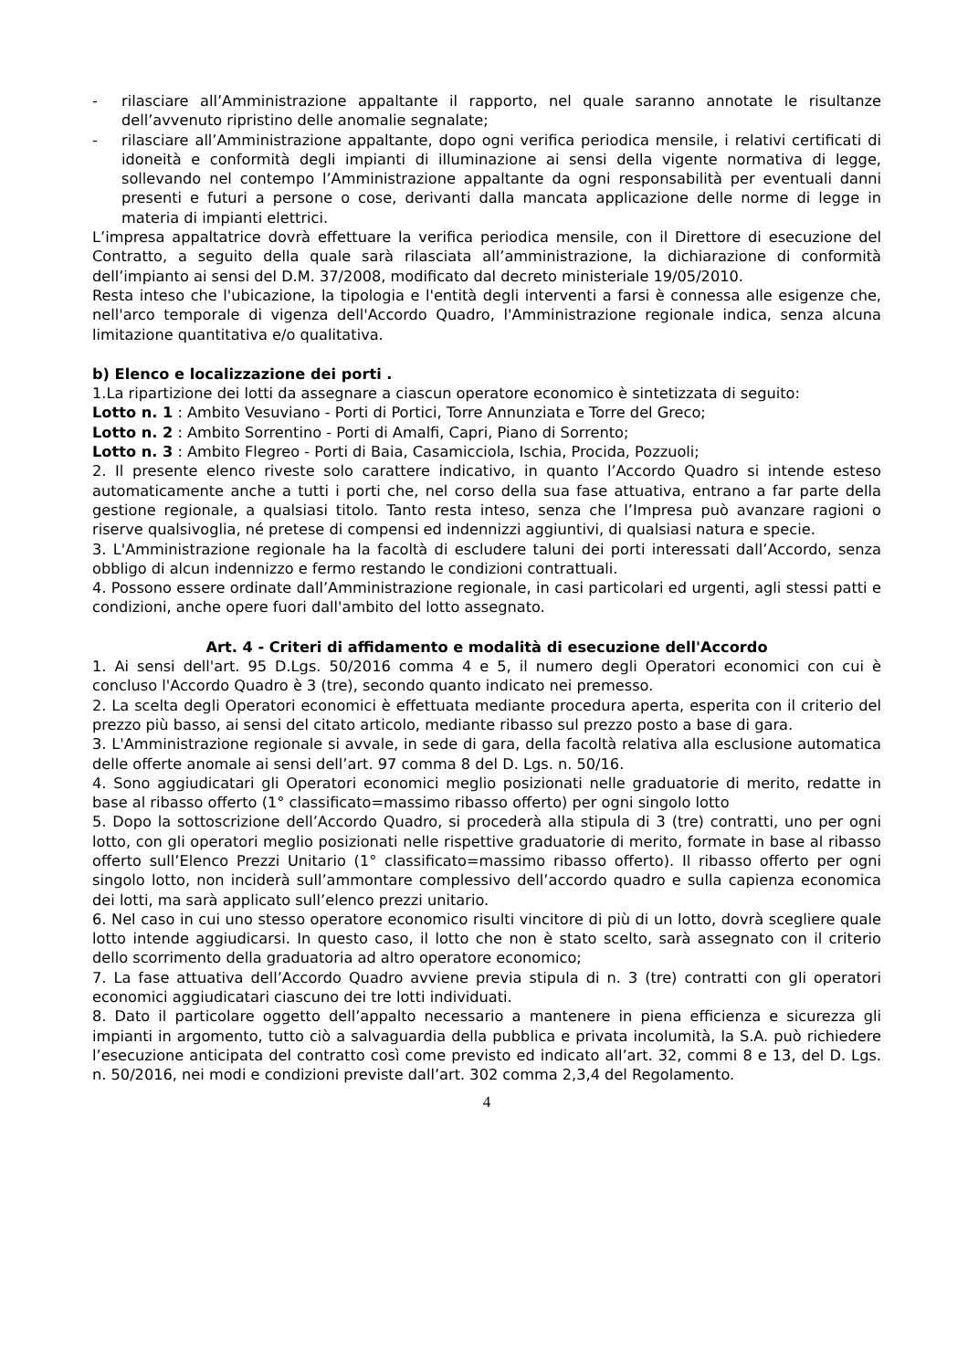- rilasciare all’Amministrazione appaltante il rapporto, nel quale saranno annotate le risultanze dell’avvenuto ripristino delle anomalie segnalate;
- rilasciare all’Amministrazione appaltante, dopo ogni verifica periodica mensile, i relativi certificati di idoneità e conformità degli impianti di illuminazione ai sensi della vigente normativa di legge, sollevando nel contempo l’Amministrazione appaltante da ogni responsabilità per eventuali danni presenti e futuri a persone o cose, derivanti dalla mancata applicazione delle norme di legge in materia di impianti elettrici.
L’impresa appaltatrice dovrà effettuare la verifica periodica mensile, con il Direttore di esecuzione del Contratto, a seguito della quale sarà rilasciata all’amministrazione, la dichiarazione di conformità dell’impianto ai sensi del D.M. 37/2008, modificato dal decreto ministeriale 19/05/2010.
Resta inteso che l'ubicazione, la tipologia e l'entità degli interventi a farsi è connessa alle esigenze che, nell'arco temporale di vigenza dell'Accordo Quadro, l'Amministrazione regionale indica, senza alcuna limitazione quantitativa e/o qualitativa.
b) Elenco e localizzazione dei porti .
1.La ripartizione dei lotti da assegnare a ciascun operatore economico è sintetizzata di seguito:
Lotto n. 1 : Ambito Vesuviano - Porti di Portici, Torre Annunziata e Torre del Greco;
Lotto n. 2 : Ambito Sorrentino - Porti di Amalfi, Capri, Piano di Sorrento;
Lotto n. 3 : Ambito Flegreo - Porti di Baia, Casamicciola, Ischia, Procida, Pozzuoli;
2. Il presente elenco riveste solo carattere indicativo, in quanto l’Accordo Quadro si intende esteso automaticamente anche a tutti i porti che, nel corso della sua fase attuativa, entrano a far parte della gestione regionale, a qualsiasi titolo. Tanto resta inteso, senza che l’Impresa può avanzare ragioni o riserve qualsivoglia, né pretese di compensi ed indennizzi aggiuntivi, di qualsiasi natura e specie.
3. L'Amministrazione regionale ha la facoltà di escludere taluni dei porti interessati dall’Accordo, senza obbligo di alcun indennizzo e fermo restando le condizioni contrattuali.
4. Possono essere ordinate dall’Amministrazione regionale, in casi particolari ed urgenti, agli stessi patti e condizioni, anche opere fuori dall'ambito del lotto assegnato.
Art. 4 - Criteri di affidamento e modalità di esecuzione dell'Accordo
1. Ai sensi dell'art. 95 D.Lgs. 50/2016 comma 4 e 5, il numero degli Operatori economici con cui è concluso l'Accordo Quadro è 3 (tre), secondo quanto indicato nei premesso.
2. La scelta degli Operatori economici è effettuata mediante procedura aperta, esperita con il criterio del prezzo più basso, ai sensi del citato articolo, mediante ribasso sul prezzo posto a base di gara.
3. L'Amministrazione regionale si avvale, in sede di gara, della facoltà relativa alla esclusione automatica delle offerte anomale ai sensi dell’art. 97 comma 8 del D. Lgs. n. 50/16.
4. Sono aggiudicatari gli Operatori economici meglio posizionati nelle graduatorie di merito, redatte in base al ribasso offerto (1° classificato=massimo ribasso offerto) per ogni singolo lotto
5. Dopo la sottoscrizione dell’Accordo Quadro, si procederà alla stipula di 3 (tre) contratti, uno per ogni lotto, con gli operatori meglio posizionati nelle rispettive graduatorie di merito, formate in base al ribasso offerto sull’Elenco Prezzi Unitario (1° classificato=massimo ribasso offerto). Il ribasso offerto per ogni singolo lotto, non inciderà sull’ammontare complessivo dell’accordo quadro e sulla capienza economica dei lotti, ma sarà applicato sull’elenco prezzi unitario.
6. Nel caso in cui uno stesso operatore economico risulti vincitore di più di un lotto, dovrà scegliere quale lotto intende aggiudicarsi. In questo caso, il lotto che non è stato scelto, sarà assegnato con il criterio dello scorrimento della graduatoria ad altro operatore economico;
7. La fase attuativa dell’Accordo Quadro avviene previa stipula di n. 3 (tre) contratti con gli operatori economici aggiudicatari ciascuno dei tre lotti individuati.
8. Dato il particolare oggetto dell’appalto necessario a mantenere in piena efficienza e sicurezza gli impianti in argomento, tutto ciò a salvaguardia della pubblica e privata incolumità, la S.A. può richiedere l’esecuzione anticipata del contratto così come previsto ed indicato all’art. 32, commi 8 e 13, del D. Lgs. n. 50/2016, nei modi e condizioni previste dall’art. 302 comma 2,3,4 del Regolamento.
4